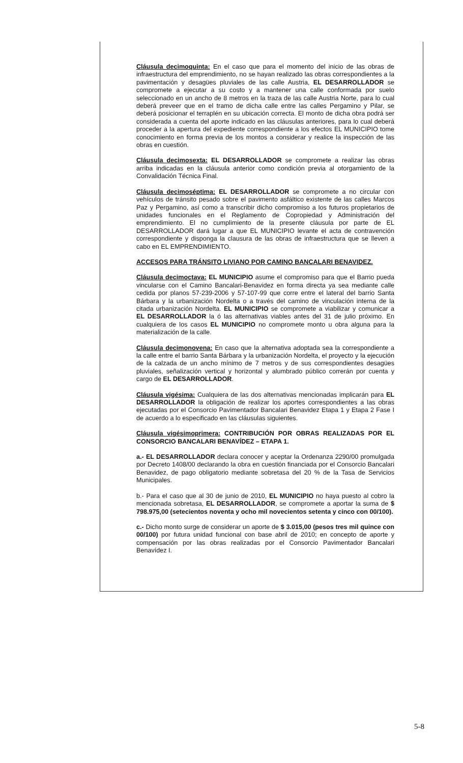Cláusula decimoquinta: En el caso que para el momento del inicio de las obras de infraestructura del emprendimiento, no se hayan realizado las obras correspondientes a la pavimentación y desagües pluviales de las calle Austria, EL DESARROLLADOR se compromete a ejecutar a su costo y a mantener una calle conformada por suelo seleccionado en un ancho de 8 metros en la traza de las calle Austria Norte, para lo cual deberá preveer que en el tramo de dicha calle entre las calles Pergamino y Pilar, se deberá posicionar el terraplén en su ubicación correcta. El monto de dicha obra podrá ser considerada a cuenta del aporte indicado en las cláusulas anteriores, para lo cual deberá proceder a la apertura del expediente correspondiente a los efectos EL MUNICIPIO tome conocimiento en forma previa de los montos a considerar y realice la inspección de las obras en cuestión.
Cláusula decimosexta: EL DESARROLLADOR se compromete a realizar las obras arriba indicadas en la cláusula anterior como condición previa al otorgamiento de la Convalidación Técnica Final.
Cláusula decimoséptima: EL DESARROLLADOR se compromete a no circular con vehículos de tránsito pesado sobre el pavimento asfáltico existente de las calles Marcos Paz y Pergamino, así como a transcribir dicho compromiso a los futuros propietarios de unidades funcionales en el Reglamento de Copropiedad y Administración del emprendimiento. El no cumplimiento de la presente cláusula por parte de EL DESARROLLADOR dará lugar a que EL MUNICIPIO levante el acta de contravención correspondiente y disponga la clausura de las obras de infraestructura que se lleven a cabo en EL EMPRENDIMIENTO.
ACCESOS PARA TRÁNSITO LIVIANO POR CAMINO BANCALARI BENAVIDEZ.
Cláusula decimoctava: EL MUNICIPIO asume el compromiso para que el Barrio pueda vincularse con el Camino Bancalari-Benavidez en forma directa ya sea mediante calle cedida por planos 57-239-2006 y 57-107-99 que corre entre el lateral del barrio Santa Bárbara y la urbanización Nordelta o a través del camino de vinculación interna de la citada urbanización Nordelta. EL MUNICIPIO se compromete a viabilizar y comunicar a EL DESARROLLADOR la ó las alternativas viables antes del 31 de julio próximo. En cualquiera de los casos EL MUNICIPIO no compromete monto u obra alguna para la materialización de la calle.
Cláusula decimonovena: En caso que la alternativa adoptada sea la correspondiente a la calle entre el barrio Santa Bárbara y la urbanización Nordelta, el proyecto y la ejecución de la calzada de un ancho mínimo de 7 metros y de sus correspondientes desagües pluviales, señalización vertical y horizontal y alumbrado público correrán por cuenta y cargo de EL DESARROLLADOR.
Cláusula vigésima: Cualquiera de las dos alternativas mencionadas implicarán para EL DESARROLLADOR la obligación de realizar los aportes correspondientes a las obras ejecutadas por el Consorcio Pavimentador Bancalari Benavidez Etapa 1 y Etapa 2 Fase I de acuerdo a lo especificado en las cláusulas siguientes.
Cláusula vigésimoprimera: CONTRIBUCIÓN POR OBRAS REALIZADAS POR EL CONSORCIO BANCALARI BENAVÍDEZ – ETAPA 1.
a.- EL DESARROLLADOR declara conocer y aceptar la Ordenanza 2290/00 promulgada por Decreto 1408/00 declarando la obra en cuestión financiada por el Consorcio Bancalari Benavidez, de pago obligatorio mediante sobretasa del 20 % de la Tasa de Servicios Municipales.
b.- Para el caso que al 30 de junio de 2010, EL MUNICIPIO no haya puesto al cobro la mencionada sobretasa, EL DESARROLLADOR, se compromete a aportar la suma de $ 798.975,00 (setecientos noventa y ocho mil novecientos setenta y cinco con 00/100).
c.- Dicho monto surge de considerar un aporte de $ 3.015,00 (pesos tres mil quince con 00/100) por futura unidad funcional con base abril de 2010; en concepto de aporte y compensación por las obras realizadas por el Consorcio Pavimentador Bancalari Benavídez I.
5-8